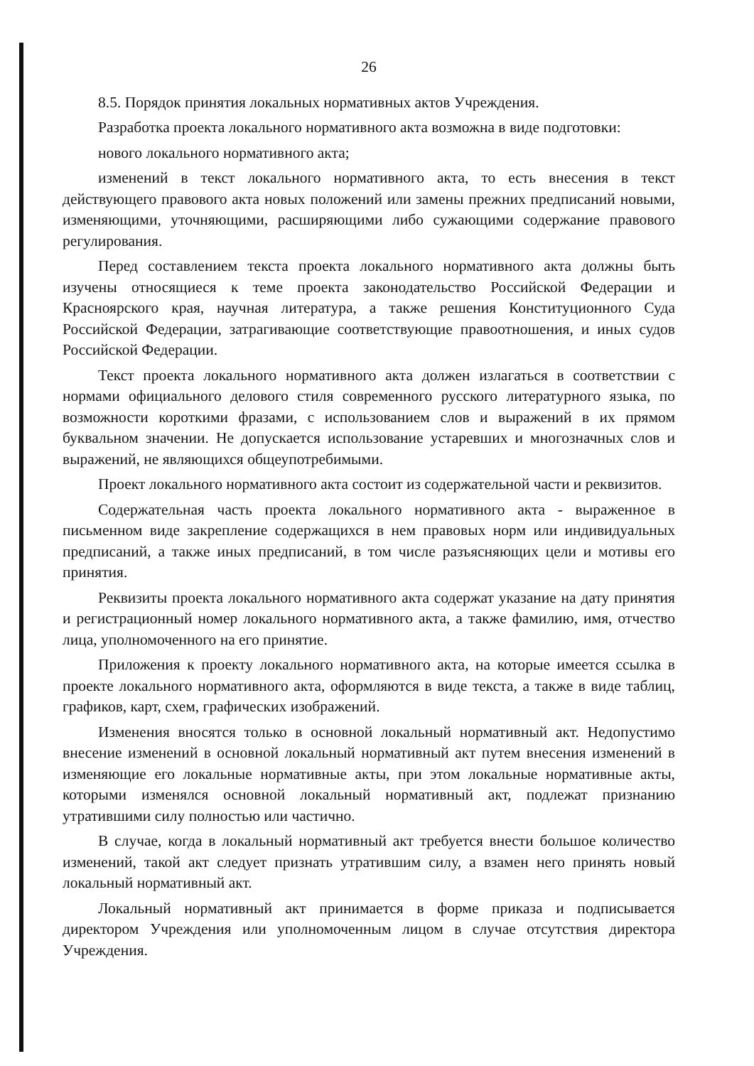26
8.5. Порядок принятия локальных нормативных актов Учреждения.
Разработка проекта локального нормативного акта возможна в виде подготовки:
нового локального нормативного акта;
изменений в текст локального нормативного акта, то есть внесения в текст действующего правового акта новых положений или замены прежних предписаний новыми, изменяющими, уточняющими, расширяющими либо сужающими содержание правового регулирования.
Перед составлением текста проекта локального нормативного акта должны быть изучены относящиеся к теме проекта законодательство Российской Федерации и Красноярского края, научная литература, а также решения Конституционного Суда Российской Федерации, затрагивающие соответствующие правоотношения, и иных судов Российской Федерации.
Текст проекта локального нормативного акта должен излагаться в соответствии с нормами официального делового стиля современного русского литературного языка, по возможности короткими фразами, с использованием слов и выражений в их прямом буквальном значении. Не допускается использование устаревших и многозначных слов и выражений, не являющихся общеупотребимыми.
Проект локального нормативного акта состоит из содержательной части и реквизитов.
Содержательная часть проекта локального нормативного акта - выраженное в письменном виде закрепление содержащихся в нем правовых норм или индивидуальных предписаний, а также иных предписаний, в том числе разъясняющих цели и мотивы его принятия.
Реквизиты проекта локального нормативного акта содержат указание на дату принятия и регистрационный номер локального нормативного акта, а также фамилию, имя, отчество лица, уполномоченного на его принятие.
Приложения к проекту локального нормативного акта, на которые имеется ссылка в проекте локального нормативного акта, оформляются в виде текста, а также в виде таблиц, графиков, карт, схем, графических изображений.
Изменения вносятся только в основной локальный нормативный акт. Недопустимо внесение изменений в основной локальный нормативный акт путем внесения изменений в изменяющие его локальные нормативные акты, при этом локальные нормативные акты, которыми изменялся основной локальный нормативный акт, подлежат признанию утратившими силу полностью или частично.
В случае, когда в локальный нормативный акт требуется внести большое количество изменений, такой акт следует признать утратившим силу, а взамен него принять новый локальный нормативный акт.
Локальный нормативный акт принимается в форме приказа и подписывается директором Учреждения или уполномоченным лицом в случае отсутствия директора Учреждения.